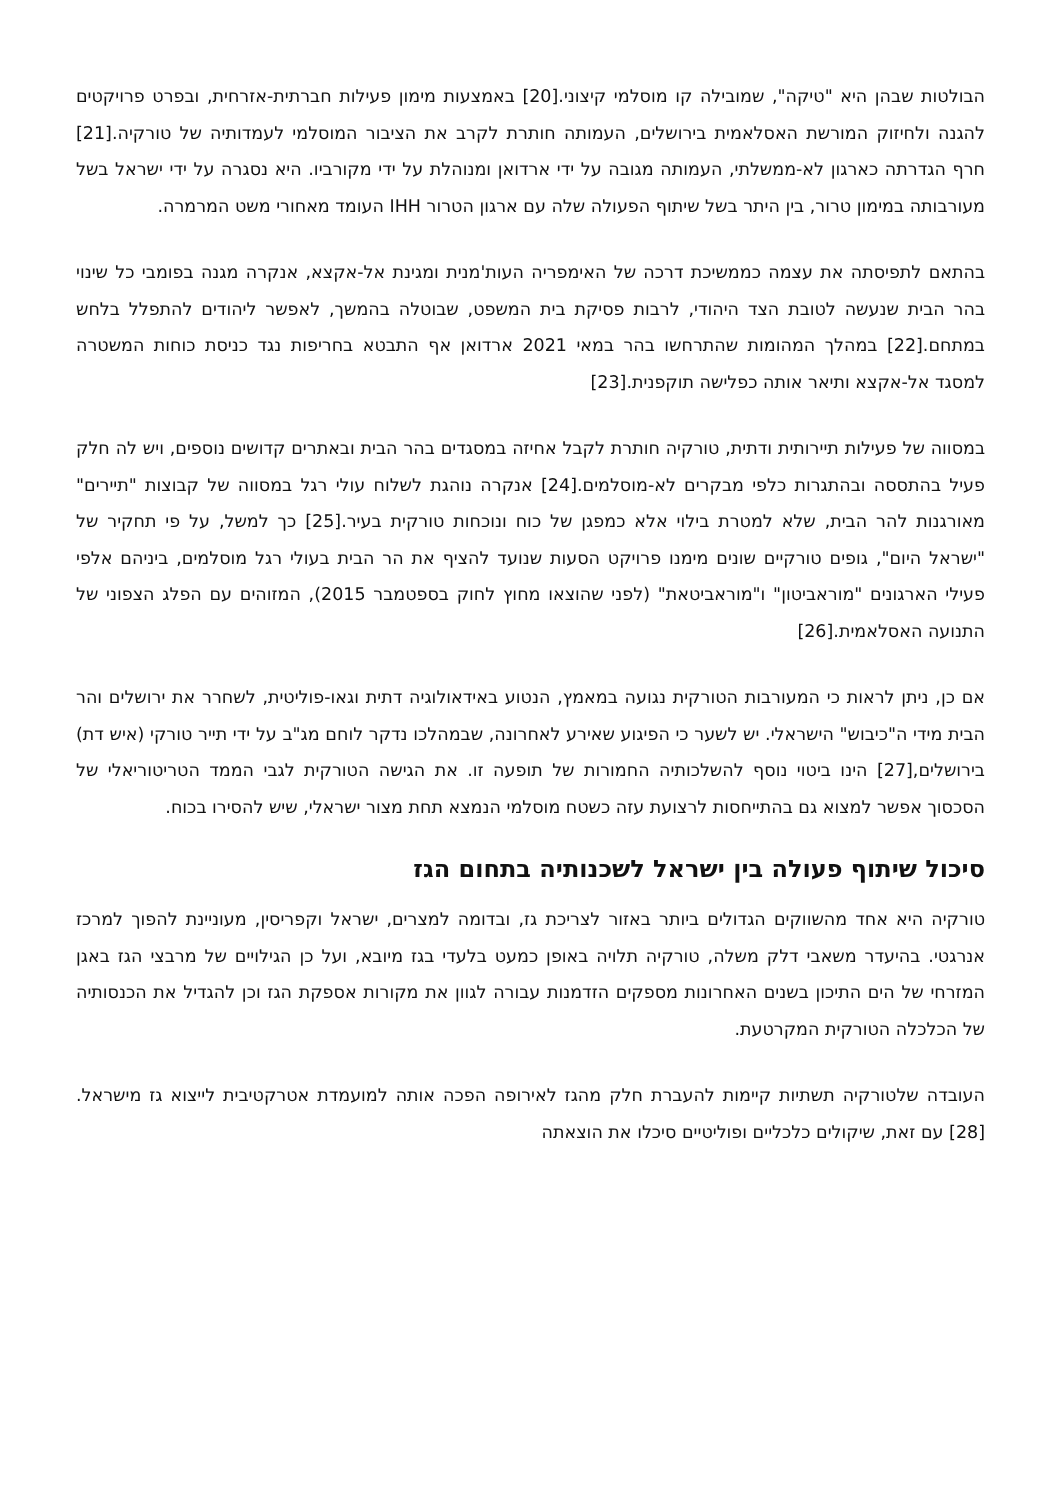הבולטות שבהן היא "טיקה", שמובילה קו מוסלמי קיצוני.[20] באמצעות מימון פעילות חברתית-אזרחית, ובפרט פרויקטים להגנה ולחיזוק המורשת האסלאמית בירושלים, העמותה חותרת לקרב את הציבור המוסלמי לעמדותיה של טורקיה.[21] חרף הגדרתה כארגון לא-ממשלתי, העמותה מגובה על ידי ארדואן ומנוהלת על ידי מקורביו. היא נסגרה על ידי ישראל בשל מעורבותה במימון טרור, בין היתר בשל שיתוף הפעולה שלה עם ארגון הטרור IHH העומד מאחורי משט המרמרה.
בהתאם לתפיסתה את עצמה כממשיכת דרכה של האימפריה העות'מנית ומגינת אל-אקצא, אנקרה מגנה בפומבי כל שינוי בהר הבית שנעשה לטובת הצד היהודי, לרבות פסיקת בית המשפט, שבוטלה בהמשך, לאפשר ליהודים להתפלל בלחש במתחם.[22] במהלך המהומות שהתרחשו בהר במאי 2021 ארדואן אף התבטא בחריפות נגד כניסת כוחות המשטרה למסגד אל-אקצא ותיאר אותה כפלישה תוקפנית.[23]
במסווה של פעילות תיירותית ודתית, טורקיה חותרת לקבל אחיזה במסגדים בהר הבית ובאתרים קדושים נוספים, ויש לה חלק פעיל בהתססה ובהתגרות כלפי מבקרים לא-מוסלמים.[24] אנקרה נוהגת לשלוח עולי רגל במסווה של קבוצות "תיירים" מאורגנות להר הבית, שלא למטרת בילוי אלא כמפגן של כוח ונוכחות טורקית בעיר.[25] כך למשל, על פי תחקיר של "ישראל היום", גופים טורקיים שונים מימנו פרויקט הסעות שנועד להציף את הר הבית בעולי רגל מוסלמים, ביניהם אלפי פעילי הארגונים "מוראביטון" ו"מוראביטאת" (לפני שהוצאו מחוץ לחוק בספטמבר 2015), המזוהים עם הפלג הצפוני של התנועה האסלאמית.[26]
אם כן, ניתן לראות כי המעורבות הטורקית נגועה במאמץ, הנטוע באידאולוגיה דתית וגאו-פוליטית, לשחרר את ירושלים והר הבית מידי ה"כיבוש" הישראלי. יש לשער כי הפיגוע שאירע לאחרונה, שבמהלכו נדקר לוחם מג"ב על ידי תייר טורקי (איש דת) בירושלים,[27] הינו ביטוי נוסף להשלכותיה החמורות של תופעה זו. את הגישה הטורקית לגבי הממד הטריטוריאלי של הסכסוך אפשר למצוא גם בהתייחסות לרצועת עזה כשטח מוסלמי הנמצא תחת מצור ישראלי, שיש להסירו בכוח.
סיכול שיתוף פעולה בין ישראל לשכנותיה בתחום הגז
טורקיה היא אחד מהשווקים הגדולים ביותר באזור לצריכת גז, ובדומה למצרים, ישראל וקפריסין, מעוניינת להפוך למרכז אנרגטי. בהיעדר משאבי דלק משלה, טורקיה תלויה באופן כמעט בלעדי בגז מיובא, ועל כן הגילויים של מרבצי הגז באגן המזרחי של הים התיכון בשנים האחרונות מספקים הזדמנות עבורה לגוון את מקורות אספקת הגז וכן להגדיל את הכנסותיה של הכלכלה הטורקית המקרטעת.
העובדה שלטורקיה תשתיות קיימות להעברת חלק מהגז לאירופה הפכה אותה למועמדת אטרקטיבית לייצוא גז מישראל.[28] עם זאת, שיקולים כלכליים ופוליטיים סיכלו את הוצאתה